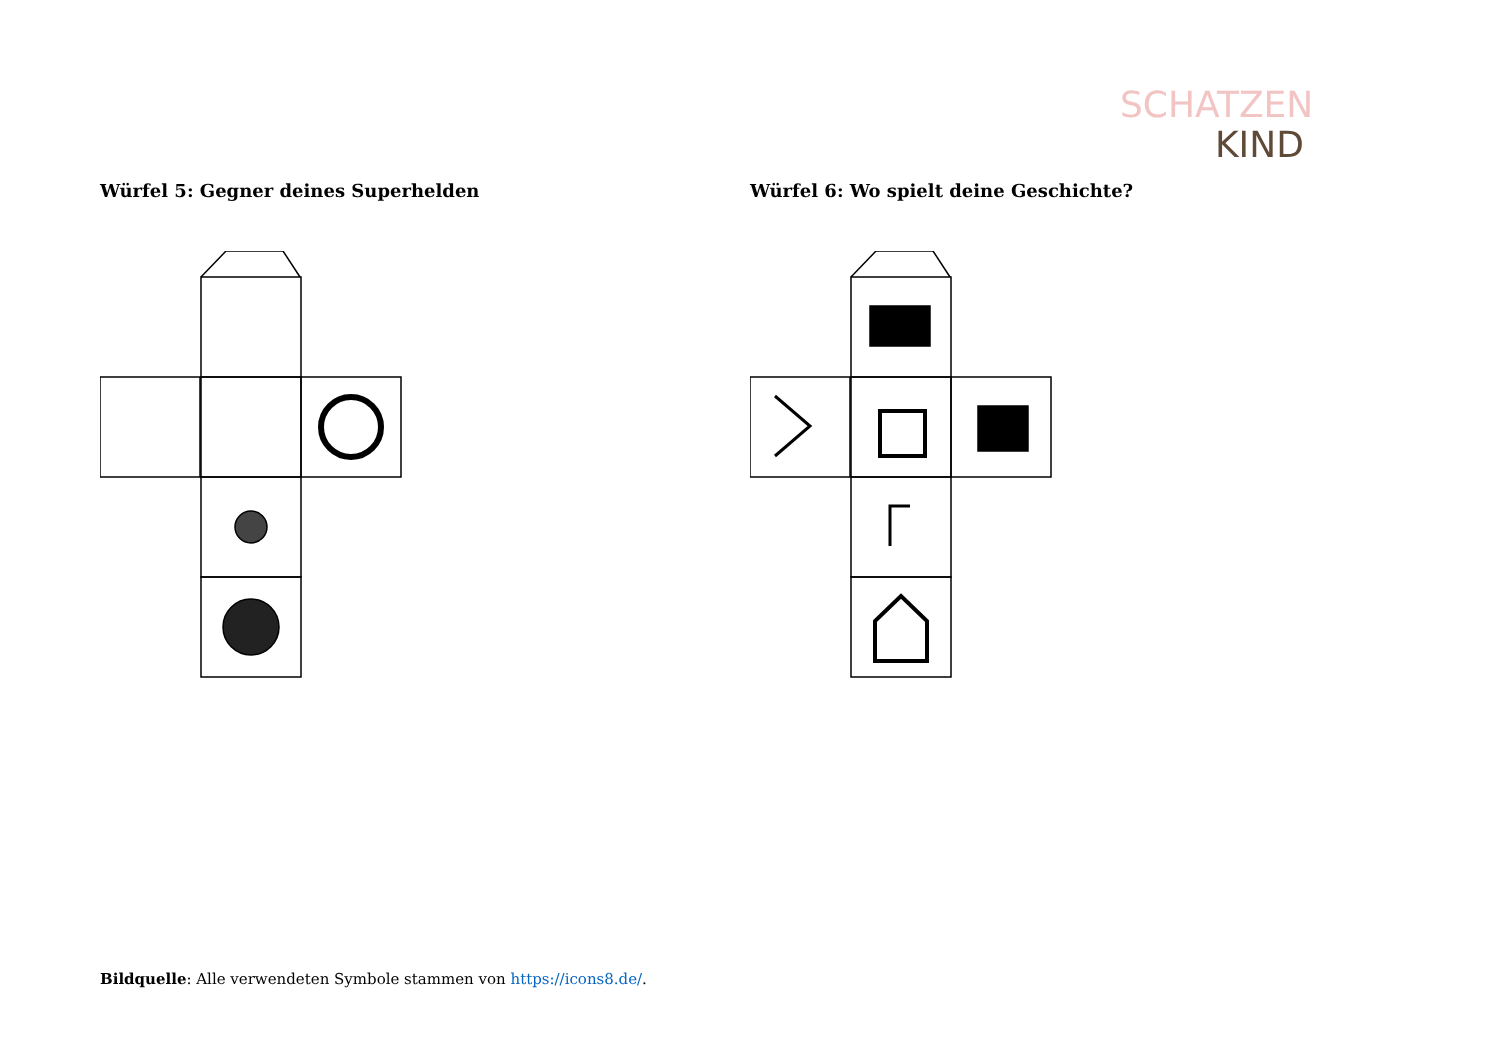SCHATZEN
KIND
Würfel 5: Gegner deines Superhelden Würfel 6: Wo spielt deine Geschichte?
Bildquelle: Alle verwendeten Symbole stammen von https://icons8.de/.